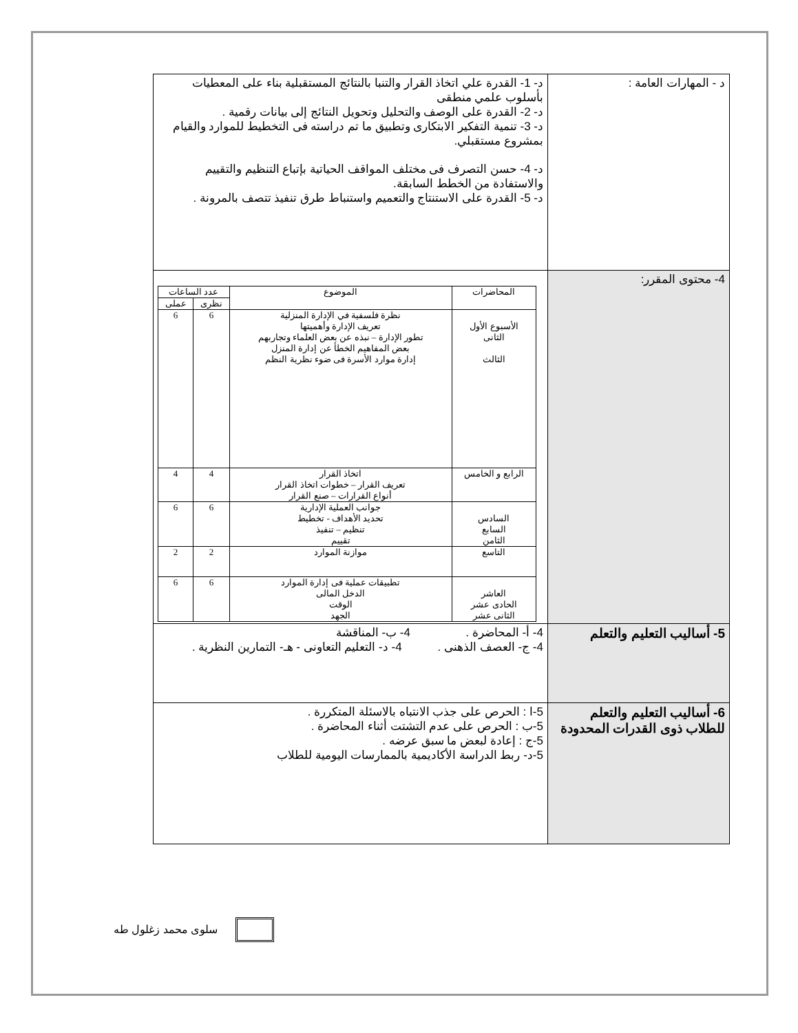| د - المهارات العامة : | د- 1- القدرة علي اتخاذ القرار والتنبا بالنتائج المستقبلية بناء على المعطيات بأسلوب علمي منطقى د- 2- القدرة على الوصف والتحليل وتحويل النتائج إلى بيانات رقمية . د- 3- تنمية التفكير الابتكارى وتطبيق ما تم دراسته فى التخطيط للموارد والقيام بمشروع مستقبلي. د- 4- حسن التصرف فى مختلف المواقف الحياتية بإتباع التنظيم والتقييم والاستفادة من الخطط السابقة. د- 5- القدرة على الاستنتاج والتعميم واستنباط طرق تنفيذ تتصف بالمرونة . |
| 4- محتوى المقرر: | / المحاضرات / الموضوع / عدد الساعات / / / --- / --- / --- / --- / / / / نظرى / عملى / / الأسبوع الأول الثانى الثالث / نظرة فلسفية في الإدارة المنزلية تعريف الإدارة وأهميتها تطور الإدارة – نبذه عن بعض العلماء وتجاربهم بعض المفاهيم الخطأ عن إدارة المنزل إدارة موارد الأسرة فى ضوء نظرية النظم / 6 / 6 / / الرابع و الخامس / اتخاذ القرار تعريف القرار – خطوات اتخاذ القرار أنواع القرارات – صنع القرار / 4 / 4 / / السادس السابع الثامن / جوانب العملية الإدارية تحديد الأهداف - تخطيط تنظيم – تنفيذ تقييم / 6 / 6 / / التاسع / موازنة الموارد / 2 / 2 / / العاشر الحادى عشر الثانى عشر / تطبيقات عملية فى إدارة الموارد الدخل المالى الوقت الجهد / 6 / 6 / |
| 5- أساليب التعليم والتعلم | 4- أ- المحاضرة . 4- ب- المناقشة 4- ج- العصف الذهنى . 4- د- التعليم التعاونى - هـ- التمارين النظرية . |
| 6- أساليب التعليم والتعلم للطلاب ذوى القدرات المحدودة | 5-ا : الحرص على جذب الانتباه بالاسئلة المتكررة . 5-ب : الحرص على عدم التشتت أثناء المحاضرة . 5-ج : إعادة لبعض ما سبق عرضه . 5-د- ربط الدراسة الأكاديمية بالممارسات اليومية للطلاب |
سلوى محمد زغلول طه